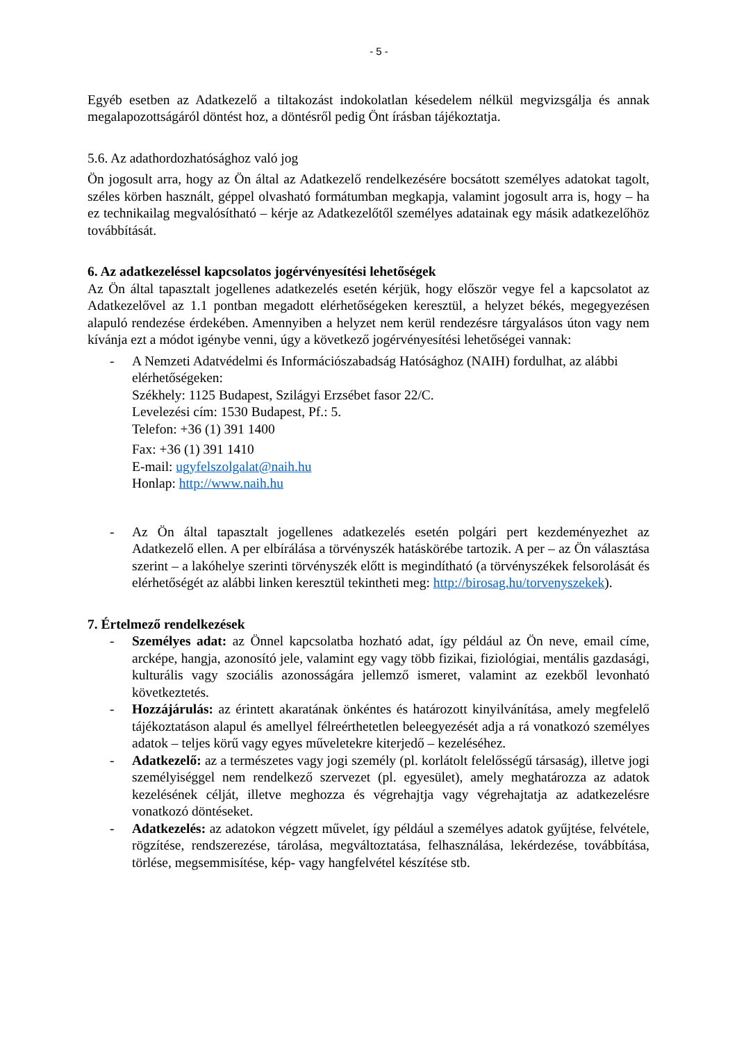- 5 -
Egyéb esetben az Adatkezelő a tiltakozást indokolatlan késedelem nélkül megvizsgálja és annak megalapozottságáról döntést hoz, a döntésről pedig Önt írásban tájékoztatja.
5.6. Az adathordozhatósághoz való jog
Ön jogosult arra, hogy az Ön által az Adatkezelő rendelkezésére bocsátott személyes adatokat tagolt, széles körben használt, géppel olvasható formátumban megkapja, valamint jogosult arra is, hogy – ha ez technikailag megvalósítható – kérje az Adatkezelőtől személyes adatainak egy másik adatkezelőhöz továbbítását.
6. Az adatkezeléssel kapcsolatos jogérvényesítési lehetőségek
Az Ön által tapasztalt jogellenes adatkezelés esetén kérjük, hogy először vegye fel a kapcsolatot az Adatkezelővel az 1.1 pontban megadott elérhetőségeken keresztül, a helyzet békés, megegyezésen alapuló rendezése érdekében. Amennyiben a helyzet nem kerül rendezésre tárgyalásos úton vagy nem kívánja ezt a módot igénybe venni, úgy a következő jogérvényesítési lehetőségei vannak:
- A Nemzeti Adatvédelmi és Információszabadság Hatósághoz (NAIH) fordulhat, az alábbi elérhetőségeken:
Székhely: 1125 Budapest, Szilágyi Erzsébet fasor 22/C.
Levelezési cím: 1530 Budapest, Pf.: 5.
Telefon: +36 (1) 391 1400
Fax: +36 (1) 391 1410
E-mail: ugyfelszolgalat@naih.hu
Honlap: http://www.naih.hu
- Az Ön által tapasztalt jogellenes adatkezelés esetén polgári pert kezdeményezhet az Adatkezelő ellen. A per elbírálása a törvényszék hatáskörébe tartozik. A per – az Ön választása szerint – a lakóhelye szerinti törvényszék előtt is megindítható (a törvényszékek felsorolását és elérhetőségét az alábbi linken keresztül tekintheti meg: http://birosag.hu/torvenyszekek).
7. Értelmező rendelkezések
- Személyes adat: az Önnel kapcsolatba hozható adat, így például az Ön neve, email címe, arcképe, hangja, azonosító jele, valamint egy vagy több fizikai, fiziológiai, mentális gazdasági, kulturális vagy szociális azonosságára jellemző ismeret, valamint az ezekből levonható következtetés.
- Hozzájárulás: az érintett akaratának önkéntes és határozott kinyilvánítása, amely megfelelő tájékoztatáson alapul és amellyel félreérthetetlen beleegyezését adja a rá vonatkozó személyes adatok – teljes körű vagy egyes műveletekre kiterjedő – kezeléséhez.
- Adatkezelő: az a természetes vagy jogi személy (pl. korlátolt felelősségű társaság), illetve jogi személyiséggel nem rendelkező szervezet (pl. egyesület), amely meghatározza az adatok kezelésének célját, illetve meghozza és végrehajtja vagy végrehajtatja az adatkezelésre vonatkozó döntéseket.
- Adatkezelés: az adatokon végzett művelet, így például a személyes adatok gyűjtése, felvétele, rögzítése, rendszerezése, tárolása, megváltoztatása, felhasználása, lekérdezése, továbbítása, törlése, megsemmisítése, kép- vagy hangfelvétel készítése stb.